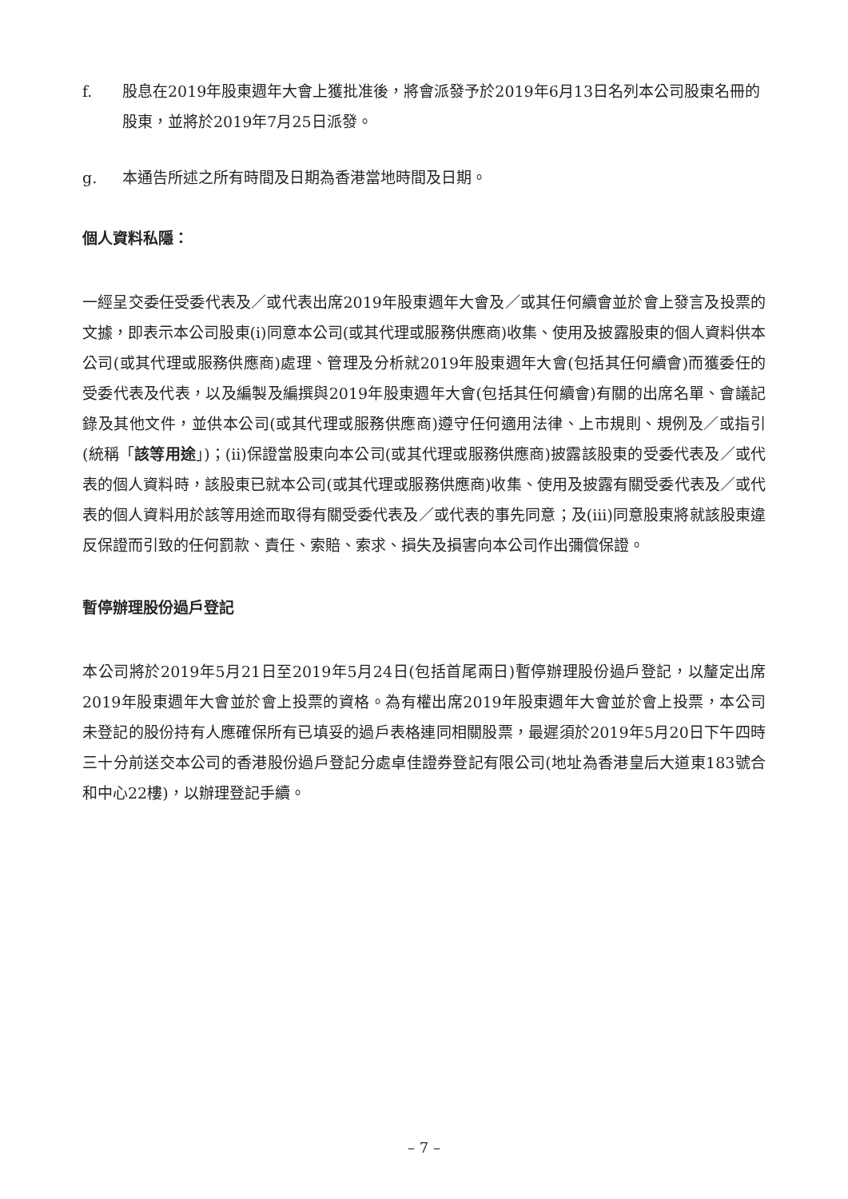f. 股息在2019年股東週年大會上獲批准後，將會派發予於2019年6月13日名列本公司股東名冊的股東，並將於2019年7月25日派發。
g. 本通告所述之所有時間及日期為香港當地時間及日期。
個人資料私隱：
一經呈交委任受委代表及／或代表出席2019年股東週年大會及／或其任何續會並於會上發言及投票的文據，即表示本公司股東(i)同意本公司(或其代理或服務供應商)收集、使用及披露股東的個人資料供本公司(或其代理或服務供應商)處理、管理及分析就2019年股東週年大會(包括其任何續會)而獲委任的受委代表及代表，以及編製及編撰與2019年股東週年大會(包括其任何續會)有關的出席名單、會議記錄及其他文件，並供本公司(或其代理或服務供應商)遵守任何適用法律、上市規則、規例及／或指引(統稱「該等用途」)；(ii)保證當股東向本公司(或其代理或服務供應商)披露該股東的受委代表及／或代表的個人資料時，該股東已就本公司(或其代理或服務供應商)收集、使用及披露有關受委代表及／或代表的個人資料用於該等用途而取得有關受委代表及／或代表的事先同意；及(iii)同意股東將就該股東違反保證而引致的任何罰款、責任、索賠、索求、損失及損害向本公司作出彌償保證。
暫停辦理股份過戶登記
本公司將於2019年5月21日至2019年5月24日(包括首尾兩日)暫停辦理股份過戶登記，以釐定出席2019年股東週年大會並於會上投票的資格。為有權出席2019年股東週年大會並於會上投票，本公司未登記的股份持有人應確保所有已填妥的過戶表格連同相關股票，最遲須於2019年5月20日下午四時三十分前送交本公司的香港股份過戶登記分處卓佳證券登記有限公司(地址為香港皇后大道東183號合和中心22樓)，以辦理登記手續。
– 7 –